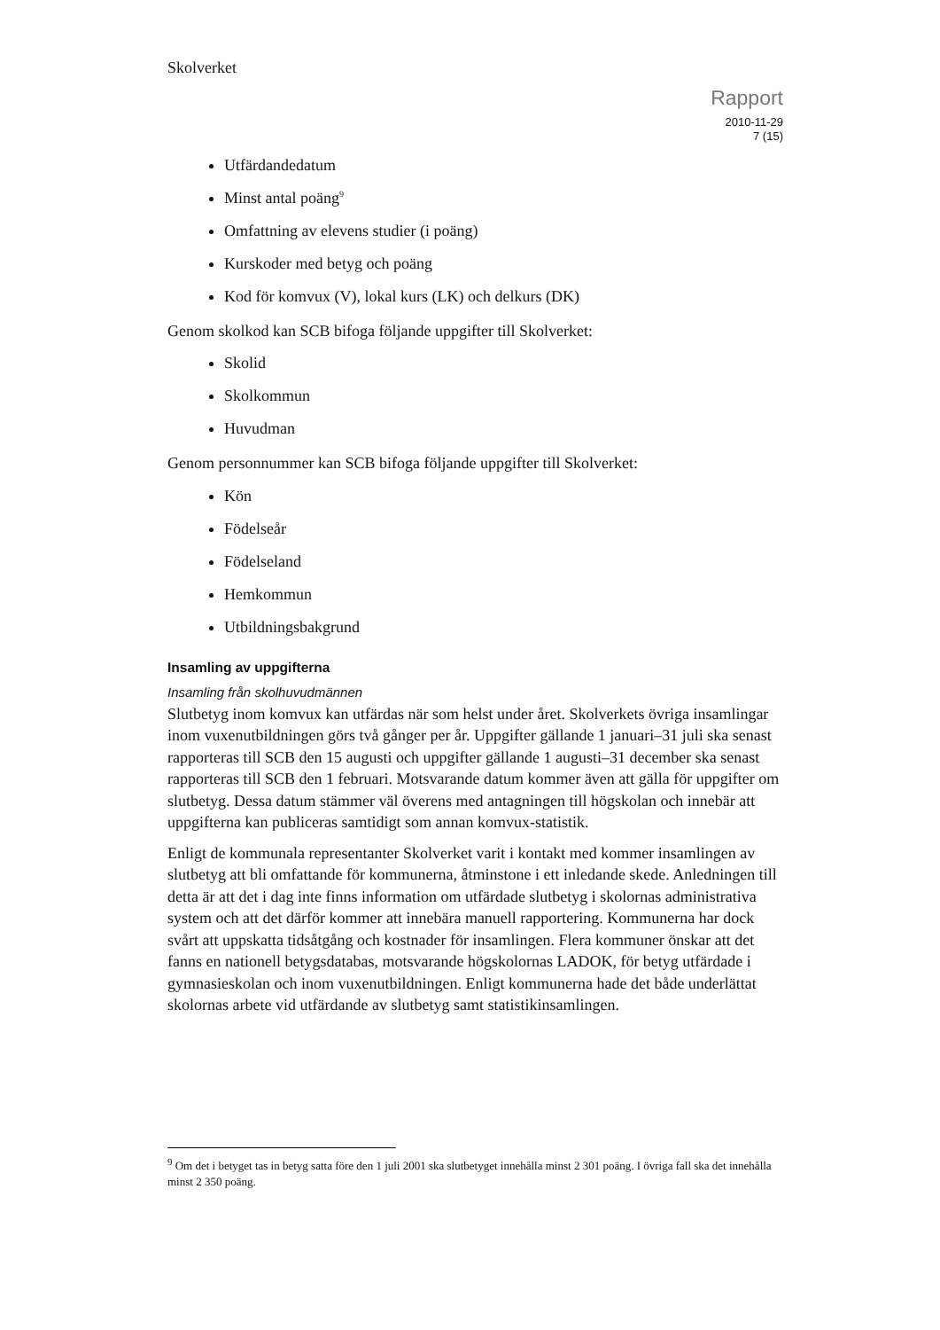Skolverket
Rapport
2010-11-29
7 (15)
Utfärdandedatum
Minst antal poäng<sup>9</sup>
Omfattning av elevens studier (i poäng)
Kurskoder med betyg och poäng
Kod för komvux (V), lokal kurs (LK) och delkurs (DK)
Genom skolkod kan SCB bifoga följande uppgifter till Skolverket:
Skolid
Skolkommun
Huvudman
Genom personnummer kan SCB bifoga följande uppgifter till Skolverket:
Kön
Födelseår
Födelseland
Hemkommun
Utbildningsbakgrund
Insamling av uppgifterna
Insamling från skolhuvudmännen
Slutbetyg inom komvux kan utfärdas när som helst under året. Skolverkets övriga insamlingar inom vuxenutbildningen görs två gånger per år. Uppgifter gällande 1 januari–31 juli ska senast rapporteras till SCB den 15 augusti och uppgifter gällande 1 augusti–31 december ska senast rapporteras till SCB den 1 februari. Motsvarande datum kommer även att gälla för uppgifter om slutbetyg. Dessa datum stämmer väl överens med antagningen till högskolan och innebär att uppgifterna kan publiceras samtidigt som annan komvux-statistik.
Enligt de kommunala representanter Skolverket varit i kontakt med kommer insamlingen av slutbetyg att bli omfattande för kommunerna, åtminstone i ett inledande skede. Anledningen till detta är att det i dag inte finns information om utfärdade slutbetyg i skolornas administrativa system och att det därför kommer att innebära manuell rapportering. Kommunerna har dock svårt att uppskatta tidsåtgång och kostnader för insamlingen. Flera kommuner önskar att det fanns en nationell betygsdatabas, motsvarande högskolornas LADOK, för betyg utfärdade i gymnasieskolan och inom vuxenutbildningen. Enligt kommunerna hade det både underlättat skolornas arbete vid utfärdande av slutbetyg samt statistikinsamlingen.
<sup>9</sup> Om det i betyget tas in betyg satta före den 1 juli 2001 ska slutbetyget innehålla minst 2 301 poäng. I övriga fall ska det innehålla minst 2 350 poäng.